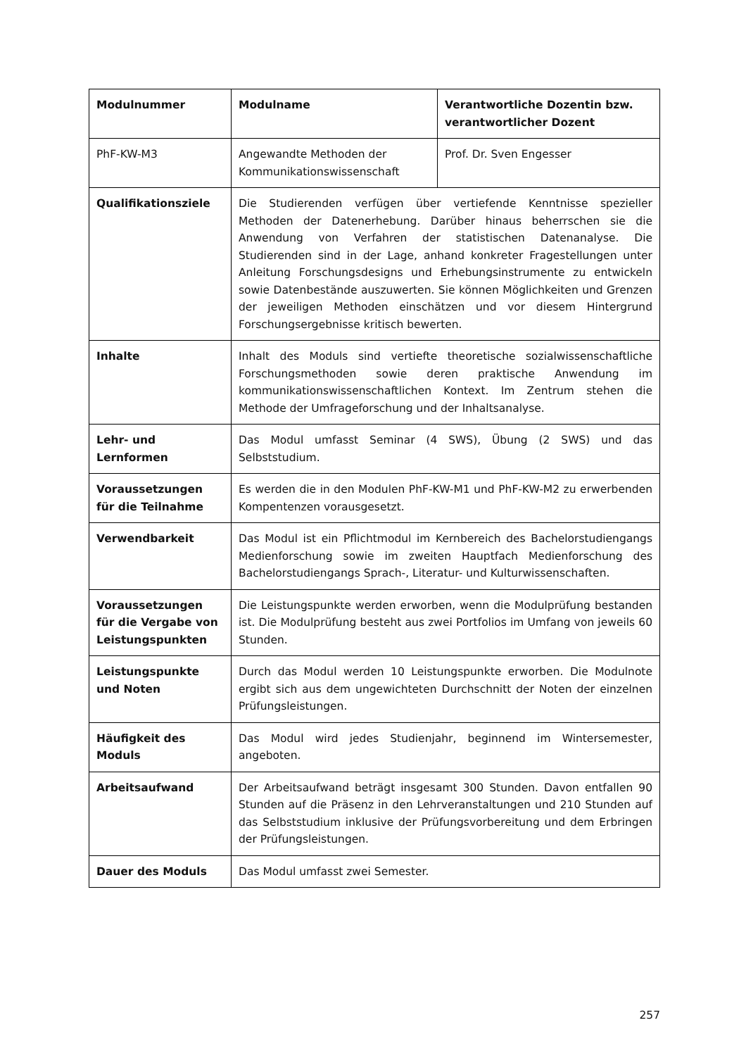| Modulnummer | Modulname | Verantwortliche Dozentin bzw. verantwortlicher Dozent |
| --- | --- | --- |
| PhF-KW-M3 | Angewandte Methoden der Kommunikationswissenschaft | Prof. Dr. Sven Engesser |
| Qualifikationsziele | Die Studierenden verfügen über vertiefende Kenntnisse spezieller Methoden der Datenerhebung. Darüber hinaus beherrschen sie die Anwendung von Verfahren der statistischen Datenanalyse. Die Studierenden sind in der Lage, anhand konkreter Fragestellungen unter Anleitung Forschungsdesigns und Erhebungsinstrumente zu entwickeln sowie Datenbestände auszuwerten. Sie können Möglichkeiten und Grenzen der jeweiligen Methoden einschätzen und vor diesem Hintergrund Forschungsergebnisse kritisch bewerten. | |
| Inhalte | Inhalt des Moduls sind vertiefte theoretische sozialwissenschaftliche Forschungsmethoden sowie deren praktische Anwendung im kommunikationswissenschaftlichen Kontext. Im Zentrum stehen die Methode der Umfrageforschung und der Inhaltsanalyse. | |
| Lehr- und Lernformen | Das Modul umfasst Seminar (4 SWS), Übung (2 SWS) und das Selbststudium. | |
| Voraussetzungen für die Teilnahme | Es werden die in den Modulen PhF-KW-M1 und PhF-KW-M2 zu erwerbenden Kompentenzen vorausgesetzt. | |
| Verwendbarkeit | Das Modul ist ein Pflichtmodul im Kernbereich des Bachelorstudiengangs Medienforschung sowie im zweiten Hauptfach Medienforschung des Bachelorstudiengangs Sprach-, Literatur- und Kulturwissenschaften. | |
| Voraussetzungen für die Vergabe von Leistungspunkten | Die Leistungspunkte werden erworben, wenn die Modulprüfung bestanden ist. Die Modulprüfung besteht aus zwei Portfolios im Umfang von jeweils 60 Stunden. | |
| Leistungspunkte und Noten | Durch das Modul werden 10 Leistungspunkte erworben. Die Modulnote ergibt sich aus dem ungewichteten Durchschnitt der Noten der einzelnen Prüfungsleistungen. | |
| Häufigkeit des Moduls | Das Modul wird jedes Studienjahr, beginnend im Wintersemester, angeboten. | |
| Arbeitsaufwand | Der Arbeitsaufwand beträgt insgesamt 300 Stunden. Davon entfallen 90 Stunden auf die Präsenz in den Lehrveranstaltungen und 210 Stunden auf das Selbststudium inklusive der Prüfungsvorbereitung und dem Erbringen der Prüfungsleistungen. | |
| Dauer des Moduls | Das Modul umfasst zwei Semester. | |
257